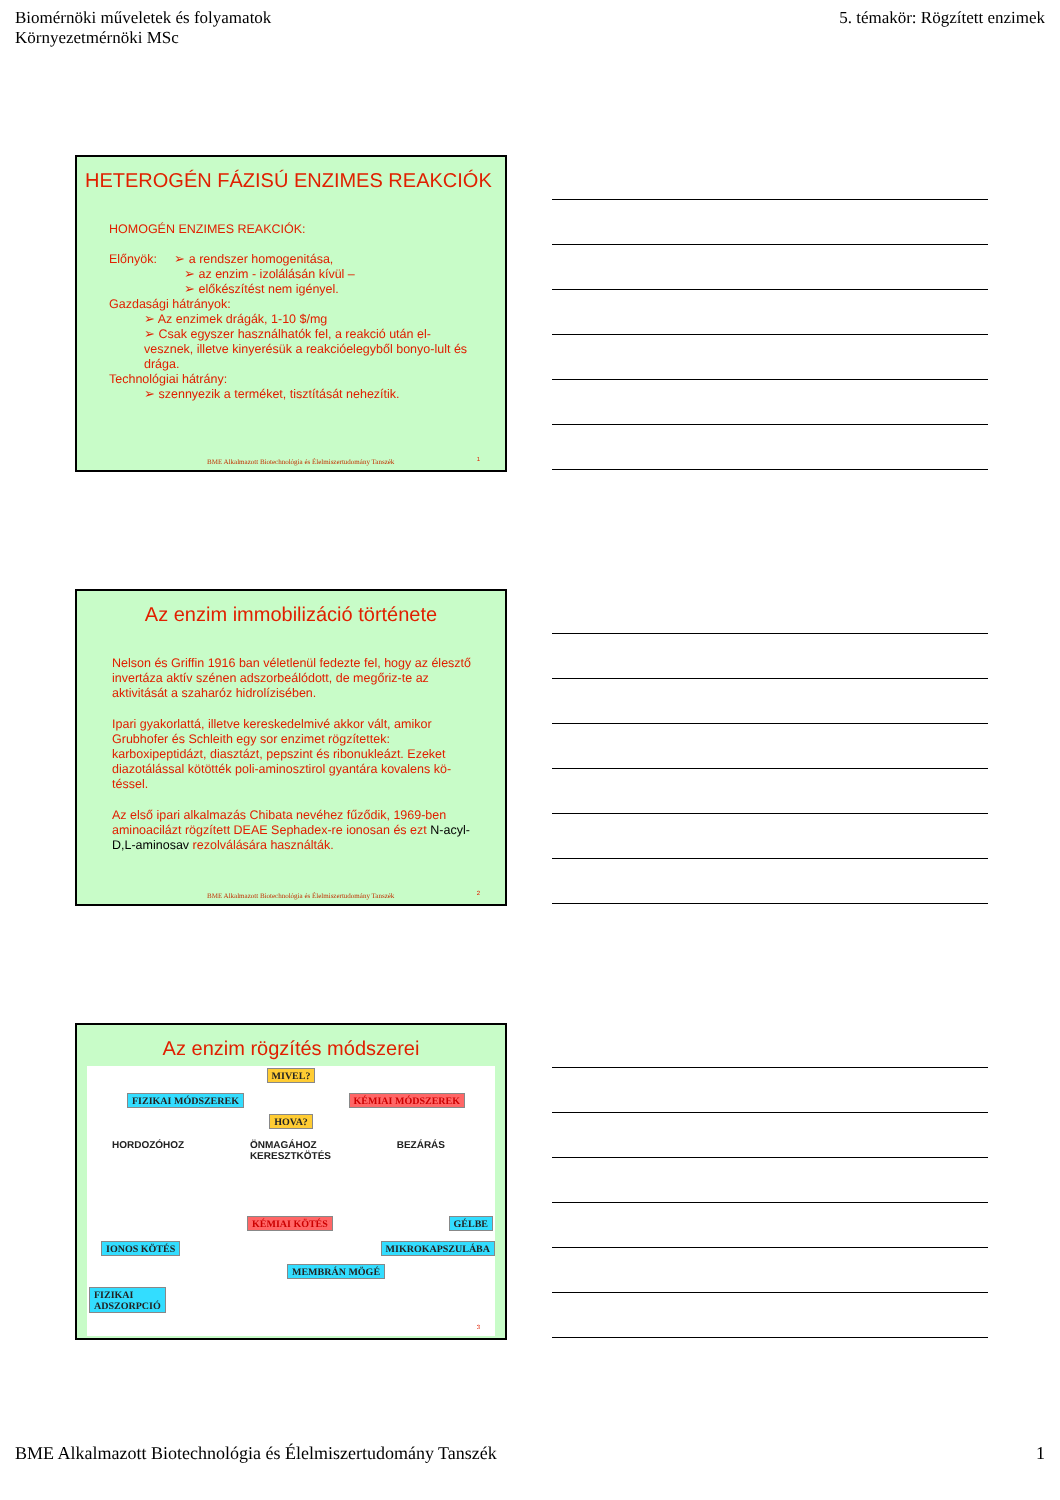Biomérnöki műveletek és folyamatok
Környezetmérnöki MSc
5. témakör: Rögzített enzimek
HETEROGÉN FÁZISÚ ENZIMES REAKCIÓK
HOMOGÉN ENZIMES REAKCIÓK:
Előnyök: ➢ a rendszer homogenitása,
➢ az enzim - izolálásán kívül –
➢ előkészítést nem igényel.
Gazdasági hátrányok:
➢ Az enzimek drágák, 1-10 $/mg
➢ Csak egyszer használhatók fel, a reakció után el-vesznek, illetve kinyerésük a reakcióelegyből bonyo-lult és drága.
Technológiai hátrány:
➢ szennyezik a terméket, tisztítását nehezítik.
BME Alkalmazott Biotechnológia és Élelmiszertudomány Tanszék
1
Az enzim immobilizáció története
Nelson és Griffin 1916 ban véletlenül fedezte fel, hogy az élesztő invertáza aktív szénen adszorbeálódott, de megőriz-te az aktivitását a szaharóz hidrolízisében.
Ipari gyakorlattá, illetve kereskedelmivé akkor vált, amikor Grubhofer és Schleith egy sor enzimet rögzítettek: karboxipeptidázt, diasztázt, pepszint és ribonukleázt. Ezeket diazotálással kötötték poli-aminosztirol gyantára kovalens kö-téssel.
Az első ipari alkalmazás Chibata nevéhez fűződik, 1969-ben aminoacilázt rögzített DEAE Sephadex-re ionosan és ezt N-acyl-D,L-aminosav rezolválására használták.
BME Alkalmazott Biotechnológia és Élelmiszertudomány Tanszék
2
Az enzim rögzítés módszerei
MIVEL?
FIZIKAI MÓDSZEREK KÉMIAI MÓDSZEREK
HOVA?
HORDOZÓHOZ ÖNMAGÁHOZ
KERESZTKÖTÉS BEZÁRÁS
KÉMIAI KÖTÉS GÉLBE
IONOS KÖTÉS MIKROKAPSZULÁBA
MEMBRÁN MÖGÉ
FIZIKAI
ADSZORPCIÓ
3
BME Alkalmazott Biotechnológia és Élelmiszertudomány Tanszék
1